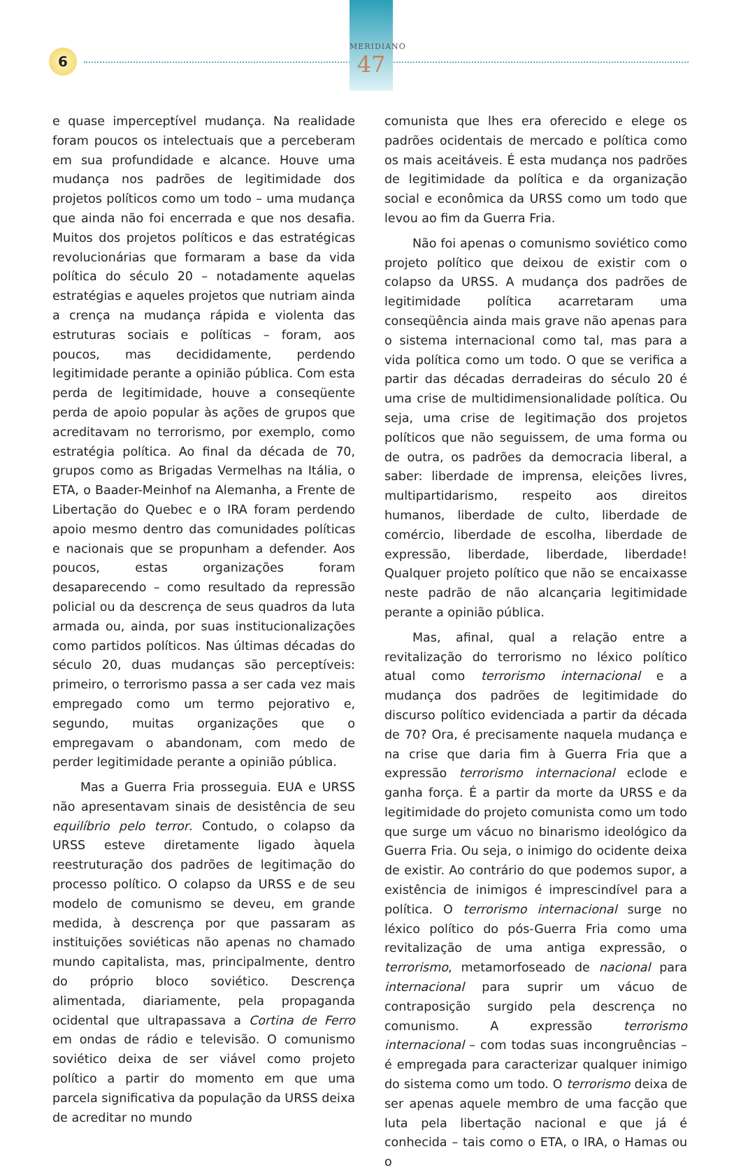6
MERIDIANO
47
e quase imperceptível mudança. Na realidade foram poucos os intelectuais que a perceberam em sua profundidade e alcance. Houve uma mudança nos padrões de legitimidade dos projetos políticos como um todo – uma mudança que ainda não foi encerrada e que nos desafia. Muitos dos projetos políticos e das estratégicas revolucionárias que formaram a base da vida política do século 20 – notadamente aquelas estratégias e aqueles projetos que nutriam ainda a crença na mudança rápida e violenta das estruturas sociais e políticas – foram, aos poucos, mas decididamente, perdendo legitimidade perante a opinião pública. Com esta perda de legitimidade, houve a conseqüente perda de apoio popular às ações de grupos que acreditavam no terrorismo, por exemplo, como estratégia política. Ao final da década de 70, grupos como as Brigadas Vermelhas na Itália, o ETA, o Baader-Meinhof na Alemanha, a Frente de Libertação do Quebec e o IRA foram perdendo apoio mesmo dentro das comunidades políticas e nacionais que se propunham a defender. Aos poucos, estas organizações foram desaparecendo – como resultado da repressão policial ou da descrença de seus quadros da luta armada ou, ainda, por suas institucionalizações como partidos políticos. Nas últimas décadas do século 20, duas mudanças são perceptíveis: primeiro, o terrorismo passa a ser cada vez mais empregado como um termo pejorativo e, segundo, muitas organizações que o empregavam o abandonam, com medo de perder legitimidade perante a opinião pública.
Mas a Guerra Fria prosseguia. EUA e URSS não apresentavam sinais de desistência de seu equilíbrio pelo terror. Contudo, o colapso da URSS esteve diretamente ligado àquela reestruturação dos padrões de legitimação do processo político. O colapso da URSS e de seu modelo de comunismo se deveu, em grande medida, à descrença por que passaram as instituições soviéticas não apenas no chamado mundo capitalista, mas, principalmente, dentro do próprio bloco soviético. Descrença alimentada, diariamente, pela propaganda ocidental que ultrapassava a Cortina de Ferro em ondas de rádio e televisão. O comunismo soviético deixa de ser viável como projeto político a partir do momento em que uma parcela significativa da população da URSS deixa de acreditar no mundo
comunista que lhes era oferecido e elege os padrões ocidentais de mercado e política como os mais aceitáveis. É esta mudança nos padrões de legitimidade da política e da organização social e econômica da URSS como um todo que levou ao fim da Guerra Fria.
Não foi apenas o comunismo soviético como projeto político que deixou de existir com o colapso da URSS. A mudança dos padrões de legitimidade política acarretaram uma conseqüência ainda mais grave não apenas para o sistema internacional como tal, mas para a vida política como um todo. O que se verifica a partir das décadas derradeiras do século 20 é uma crise de multidimensionalidade política. Ou seja, uma crise de legitimação dos projetos políticos que não seguissem, de uma forma ou de outra, os padrões da democracia liberal, a saber: liberdade de imprensa, eleições livres, multipartidarismo, respeito aos direitos humanos, liberdade de culto, liberdade de comércio, liberdade de escolha, liberdade de expressão, liberdade, liberdade, liberdade! Qualquer projeto político que não se encaixasse neste padrão de não alcançaria legitimidade perante a opinião pública.
Mas, afinal, qual a relação entre a revitalização do terrorismo no léxico político atual como terrorismo internacional e a mudança dos padrões de legitimidade do discurso político evidenciada a partir da década de 70? Ora, é precisamente naquela mudança e na crise que daria fim à Guerra Fria que a expressão terrorismo internacional eclode e ganha força. É a partir da morte da URSS e da legitimidade do projeto comunista como um todo que surge um vácuo no binarismo ideológico da Guerra Fria. Ou seja, o inimigo do ocidente deixa de existir. Ao contrário do que podemos supor, a existência de inimigos é imprescindível para a política. O terrorismo internacional surge no léxico político do pós-Guerra Fria como uma revitalização de uma antiga expressão, o terrorismo, metamorfoseado de nacional para internacional para suprir um vácuo de contraposição surgido pela descrença no comunismo. A expressão terrorismo internacional – com todas suas incongruências – é empregada para caracterizar qualquer inimigo do sistema como um todo. O terrorismo deixa de ser apenas aquele membro de uma facção que luta pela libertação nacional e que já é conhecida – tais como o ETA, o IRA, o Hamas ou o